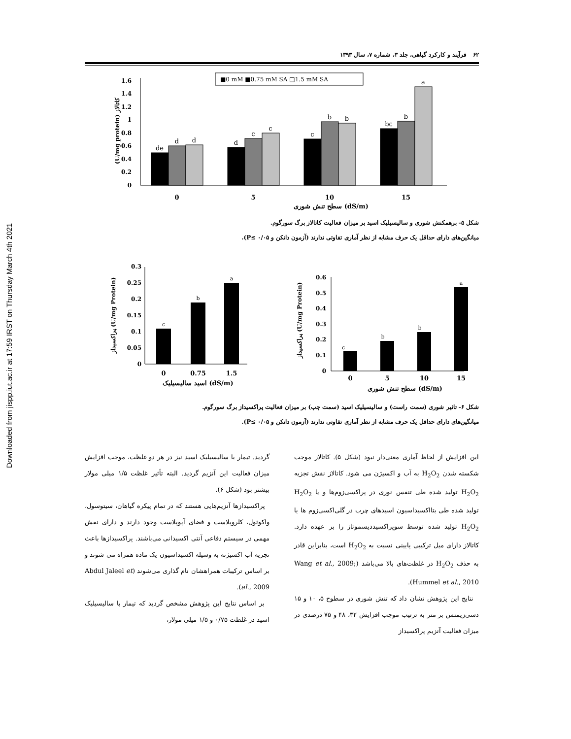Downloaded from jispp.iut.ac.ir at 17:59 IRST on Thursday March 4th 2021
۶۲ فرآیند و کارکرد گیاهی، جلد ۳، شماره ۷، سال ۱۳۹۳
■0 mM ■0.75 mM SA □1.5 mM SA
1.6
1.4
1.2
1
0.8
0.6
0.4
0.2
0
(U/mg protein) کاتالاز
de
d
d
d
c
c
c
b
b
bc
b
a
0
5
10
15
سطح تنش شوری (dS/m)
شکل ۵- برهمکنش شوری و سالیسیلیک اسید بر میزان فعالیت کاتالاز برگ سورگوم.
میانگین‌های دارای حداقل یک حرف مشابه از نظر آماری تفاوتی ندارند (آزمون دانکن و ۰/۰۵ ≥P).
0.3
0.25
0.2
0.15
0.1
0.05
0
پراکسیداز (U/mg Protein)
c
b
a
0
0.75
1.5
اسید سالیسیلیک (dS/m)
0.6
0.5
0.4
0.3
0.2
0.1
0
پراکسیداز (U/mg Protein)
c
b
b
a
0
5
10
15
سطح تنش شوری (dS/m)
شکل ۶- تاثیر شوری (سمت راست) و سالیسیلیک اسید (سمت چپ) بر میزان فعالیت پراکسیداز برگ سورگوم.
میانگین‌های دارای حداقل یک حرف مشابه از نظر آماری تفاوتی ندارند (آزمون دانکن و ۰/۰۵ ≥P).
این افزایش از لحاظ آماری معنی‌دار نبود (شکل ۵). کاتالاز موجب شکسته شدن H<sub>2</sub>O<sub>2</sub> به آب و اکسیژن می شود. کاتالاز نقش تجزیه H<sub>2</sub>O<sub>2</sub> تولید شده طی تنفس نوری در پراکسی‌زوم‌ها و یا H<sub>2</sub>O<sub>2</sub> تولید شده طی بتااکسیداسیون اسیدهای چرب در گلی‌اکسی‌زوم ها یا H<sub>2</sub>O<sub>2</sub> تولید شده توسط سوپراکسیددیسموتاز را بر عهده دارد. کاتالاز دارای میل ترکیبی پایینی نسبت به H<sub>2</sub>O<sub>2</sub> است، بنابراین قادر به حذف H<sub>2</sub>O<sub>2</sub> در غلظت‌های بالا می‌باشد (Wang et al., 2009; Hummel et al., 2010).
نتایج این پژوهش نشان داد که تنش شوری در سطوح ۵، ۱۰ و ۱۵ دسی‌زیمنس بر متر به ترتیب موجب افزایش ۳۲، ۴۸ و ۷۵ درصدی در میزان فعالیت آنزیم پراکسیداز
گردید. تیمار با سالیسیلیک اسید نیز در هر دو غلظت، موجب افزایش میزان فعالیت این آنزیم گردید. البته تأثیر غلظت ۱/۵ میلی مولار بیشتر بود (شکل ۶).
پراکسیدازها آنزیم‌هایی هستند که در تمام پیکره گیاهان، سیتوسول، واکوئول، کلروپلاست و فضای آپوپلاست وجود دارند و دارای نقش مهمی در سیستم دفاعی آنتی اکسیدانی می‌باشند. پراکسیدازها باعث تجزیه آب اکسیژنه به وسیله اکسیداسیون یک ماده همراه می شوند و بر اساس ترکیبات همراهشان نام گذاری می‌شوند (Abdul Jaleel et al., 2009).
بر اساس نتایج این پژوهش مشخص گردید که تیمار با سالیسیلیک اسید در غلظت ۰/۷۵ و ۱/۵ میلی مولار،